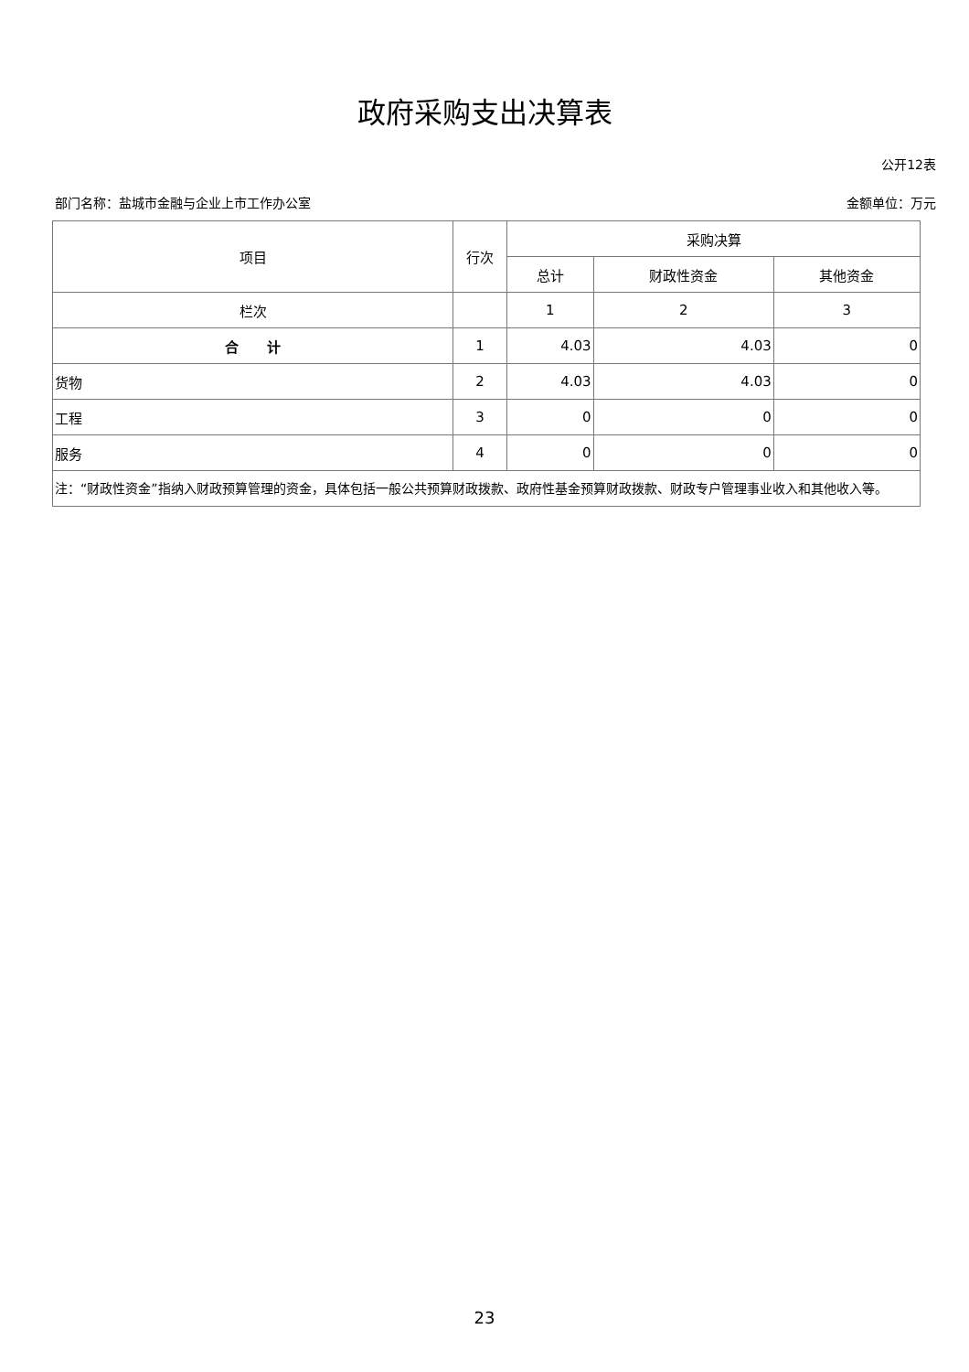政府采购支出决算表
公开12表
部门名称：盐城市金融与企业上市工作办公室 金额单位：万元
| 项目 | 行次 | 采购决算 | | |
| --- | --- | --- | --- | --- |
| | | 总计 | 财政性资金 | 其他资金 |
| 栏次 | | 1 | 2 | 3 |
| 合 计 | 1 | 4.03 | 4.03 | 0 |
| 货物 | 2 | 4.03 | 4.03 | 0 |
| 工程 | 3 | 0 | 0 | 0 |
| 服务 | 4 | 0 | 0 | 0 |
| 注：“财政性资金”指纳入财政预算管理的资金，具体包括一般公共预算财政拨款、政府性基金预算财政拨款、财政专户管理事业收入和其他收入等。 | | | | |
23